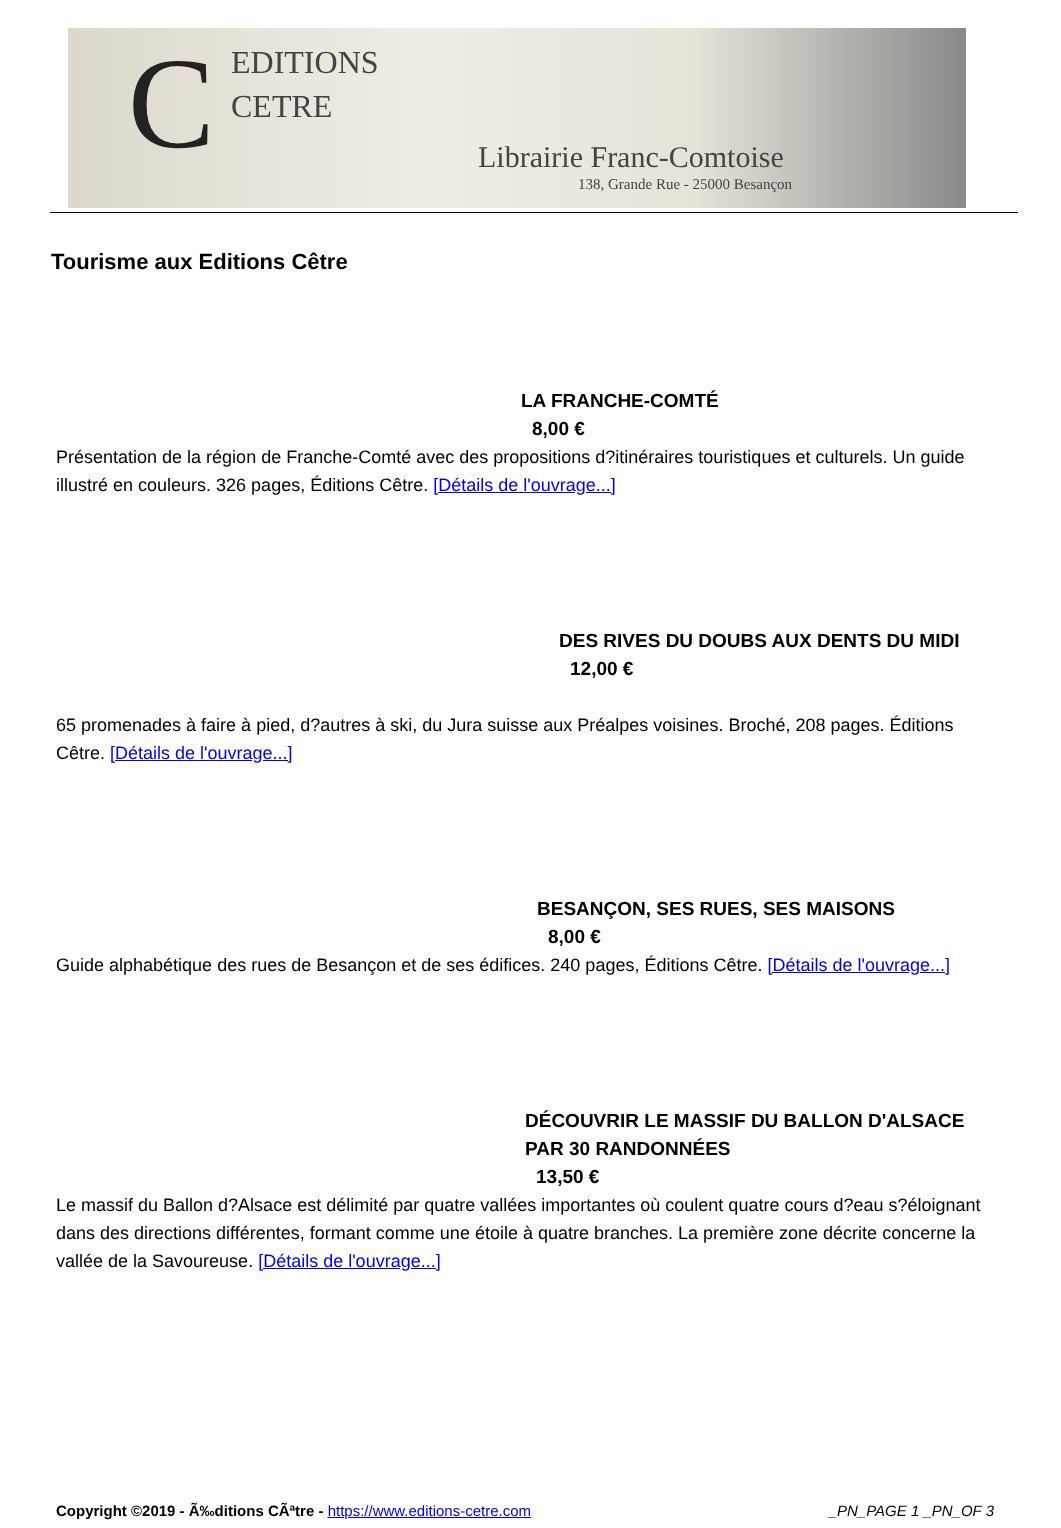C
EDITIONS
CETRE
Librairie Franc-Comtoise
138, Grande Rue - 25000 Besançon
Tourisme aux Editions Cêtre
LA FRANCHE-COMTÉ
8,00 €
Présentation de la région de Franche-Comté avec des propositions d?itinéraires touristiques et culturels. Un guide illustré en couleurs. 326 pages, Éditions Cêtre. [Détails de l'ouvrage...]
DES RIVES DU DOUBS AUX DENTS DU MIDI
12,00 €
65 promenades à faire à pied, d?autres à ski, du Jura suisse aux Préalpes voisines. Broché, 208 pages. Éditions Cêtre. [Détails de l'ouvrage...]
BESANÇON, SES RUES, SES MAISONS
8,00 €
Guide alphabétique des rues de Besançon et de ses édifices. 240 pages, Éditions Cêtre. [Détails de l'ouvrage...]
DÉCOUVRIR LE MASSIF DU BALLON D'ALSACE
PAR 30 RANDONNÉES
13,50 €
Le massif du Ballon d?Alsace est délimité par quatre vallées importantes où coulent quatre cours d?eau s?éloignant dans des directions différentes, formant comme une étoile à quatre branches. La première zone décrite concerne la vallée de la Savoureuse. [Détails de l'ouvrage...]
Copyright ©2019 - Ã‰ditions CÃªtre - https://www.editions-cetre.com _PN_PAGE 1 _PN_OF 3